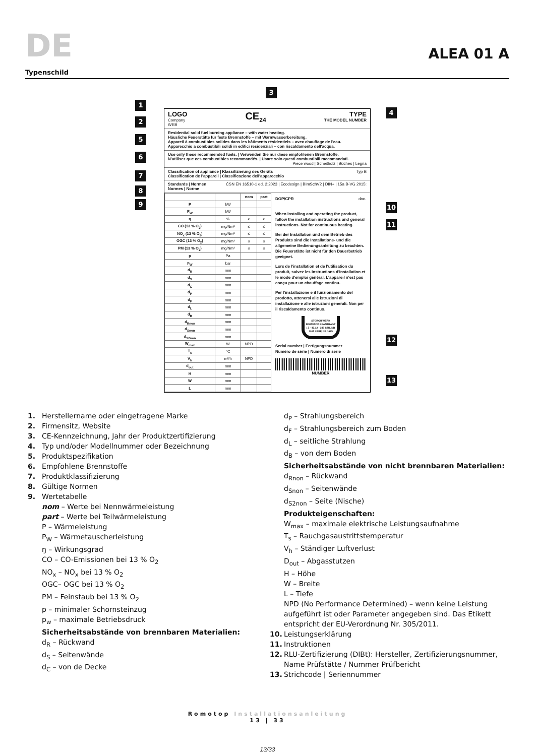DE
ALEA 01 A
Typenschild
1
2
3
4
5
6
7
8
9 10
11
12
13
LOGO
Company
WEB
CE<sub>24</sub> TYPE
THE MODEL NUMBER
Residential solid fuel burning appliance – with water heating.
Häusliche Feuerstätte für feste Brennstoffe – mit Warmwasserbereitung.
Appareil à combustibles solides dans les bâtiments résidentiels – avec chauffage de l'eau.
Apparecchio a combustibili solidi in edifici residenziali – con riscaldamento dell'acqua.
Use only these recommended fuels. | Verwenden Sie nur diese empfohlenen Brennstoffe.
N'utilisez que ces combustibles recommandés. | Usare solo questi combustibili raccomandati.
Piece wood | Scheitholz | Bûches | Legna
Classification of appliance | Klassifizierung des Geräts
Classification de l'appareil | Classificazione dell'apparecchio Typ B
Standards | Normen
Normes | Norme ČSN EN 16510-1 ed. 2:2023 | Ecodesign | BImSchV2 | DIN+ | 15a B-VG 2015:
| | | nom | part |
| --- | --- | --- | --- |
| P | kW | | |
| P<sub>W</sub> | kW | | |
| η | % | ≥ | ≥ |
| CO (13 % O<sub>2</sub>) | mg/Nm³ | ≤ | ≤ |
| NO<sub>x</sub> (13 % O<sub>2</sub>) | mg/Nm³ | ≤ | ≤ |
| OGC (13 % O<sub>2</sub>) | mg/Nm³ | ≤ | ≤ |
| PM (13 % O<sub>2</sub>) | mg/Nm³ | ≤ | ≤ |
| p | Pa | | |
| p<sub>W</sub> | bar | | |
| d<sub>R</sub> | mm | | |
| d<sub>S</sub> | mm | | |
| d<sub>C</sub> | mm | | |
| d<sub>P</sub> | mm | | |
| d<sub>F</sub> | mm | | |
| d<sub>L</sub> | mm | | |
| d<sub>B</sub> | mm | | |
| d<sub>Rnon</sub> | mm | | |
| d<sub>Snon</sub> | mm | | |
| d<sub>S2non</sub> | mm | | |
| W<sub>max</sub> | W | NPD | |
| T<sub>s</sub> | °C | | |
| V<sub>h</sub> | m³/h | NPD | |
| d<sub>out</sub> | mm | | |
| H | mm | | |
| W | mm | | |
| L | mm | | |
DOP/CPR doc.
When installing and operating the product, follow the installation instructions and general instructions. Not for continuous heating.
Bei der Installation und dem Betrieb des Produkts sind die Installations- und die allgemeine Bedienungsanleitung zu beachten. Die Feuerstätte ist nicht für den Dauerbetrieb geeignet.
Lors de l'installation et de l'utilisation du produit, suivez les instructions d'installation et le mode d'emploi général. L'appareil n'est pas conçu pour un chauffage continu.
Per l'installazione e il funzionamento del prodotto, attenersi alle istruzioni di installazione e alle istruzioni generali. Non per il riscaldamento continuo.
STORCH WERK ROMOTOP BEANTRAGT / Z - 43.12 - 349 SZU, NB 1015 / RRF, NB 1625
Serial number | Fertigungsnummer
Numéro de série | Numero di serie
NUMBER
1. Herstellername oder eingetragene Marke
2. Firmensitz, Website
3. CE-Kennzeichnung, Jahr der Produktzertifizierung
4. Typ und/oder Modellnummer oder Bezeichnung
5. Produktspezifikation
6. Empfohlene Brennstoffe
7. Produktklassifizierung
8. Gültige Normen
9. Wertetabelle
nom – Werte bei Nennwärmeleistung
part – Werte bei Teilwärmeleistung
P – Wärmeleistung
P<sub>W</sub> – Wärmetauscherleistung
ŋ – Wirkungsgrad
CO – CO-Emissionen bei 13 % O<sub>2</sub>
NO<sub>x</sub> – NO<sub>x</sub> bei 13 % O<sub>2</sub>
OGC– OGC bei 13 % O<sub>2</sub>
PM – Feinstaub bei 13 % O<sub>2</sub>
p – minimaler Schornsteinzug
p<sub>w</sub> – maximale Betriebsdruck
Sicherheitsabstände von brennbaren Materialien:
d<sub>R</sub> – Rückwand
d<sub>S</sub> – Seitenwände
d<sub>C</sub> – von de Decke
d<sub>P</sub> – Strahlungsbereich
d<sub>F</sub> – Strahlungsbereich zum Boden
d<sub>L</sub> – seitliche Strahlung
d<sub>B</sub> – von dem Boden
Sicherheitsabstände von nicht brennbaren Materialien:
d<sub>Rnon</sub> – Rückwand
d<sub>Snon</sub> – Seitenwände
d<sub>S2non</sub> – Seite (Nische)
Produkteigenschaften:
W<sub>max</sub> – maximale elektrische Leistungsaufnahme
T<sub>s</sub> – Rauchgasaustrittstemperatur
V<sub>h</sub> – Ständiger Luftverlust
D<sub>out</sub> – Abgasstutzen
H – Höhe
W – Breite
L – Tiefe
NPD (No Performance Determined) – wenn keine Leistung aufgeführt ist oder Parameter angegeben sind. Das Etikett entspricht der EU-Verordnung Nr. 305/2011.
10. Leistungserklärung
11. Instruktionen
12. RLU-Zertifizierung (DIBt): Hersteller, Zertifizierungsnummer, Name Prüfstätte / Nummer Prüfbericht
13. Strichcode | Seriennummer
Romotop Installationsanleitung
13 | 33
13/33